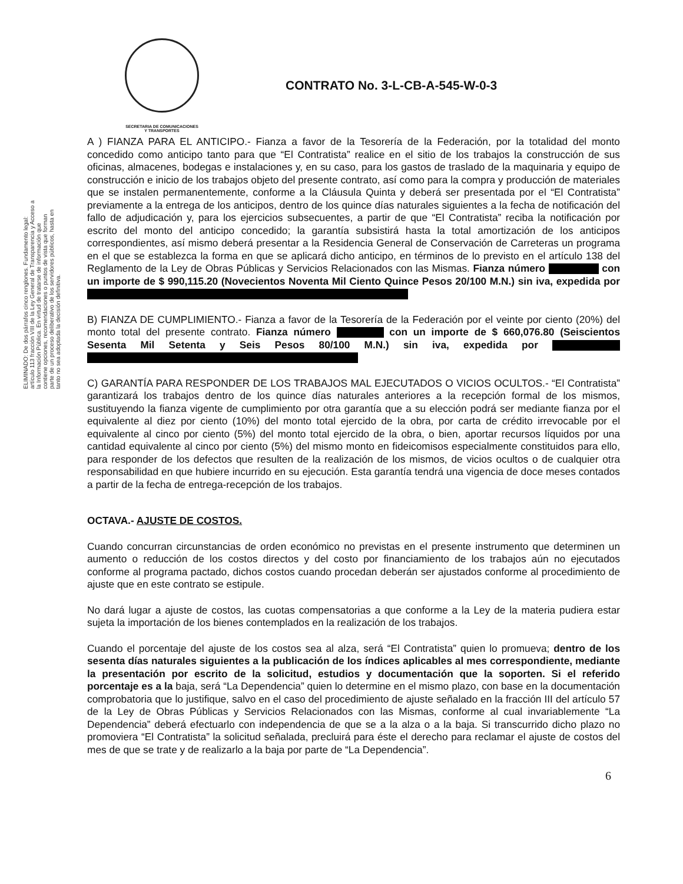SECRETARIA DE COMUNICACIONES
Y TRANSPORTES
CONTRATO No. 3-L-CB-A-545-W-0-3
ELIMINADO: De dos párrafos cinco renglones. Fundamento legal: artículo 113 fracción VIII de la Ley General de Transparencia y Acceso a la Información Pública. En virtud de tratarse de información que contiene opciones, recomendaciones o puntos de vista que forman parte de un proceso deliberativo de los servidores públicos, hasta en tanto no sea adoptada la decisión definitiva.
A ) FIANZA PARA EL ANTICIPO.- Fianza a favor de la Tesorería de la Federación, por la totalidad del monto concedido como anticipo tanto para que “El Contratista” realice en el sitio de los trabajos la construcción de sus oficinas, almacenes, bodegas e instalaciones y, en su caso, para los gastos de traslado de la maquinaria y equipo de construcción e inicio de los trabajos objeto del presente contrato, así como para la compra y producción de materiales que se instalen permanentemente, conforme a la Cláusula Quinta y deberá ser presentada por el “El Contratista” previamente a la entrega de los anticipos, dentro de los quince días naturales siguientes a la fecha de notificación del fallo de adjudicación y, para los ejercicios subsecuentes, a partir de que “El Contratista” reciba la notificación por escrito del monto del anticipo concedido; la garantía subsistirá hasta la total amortización de los anticipos correspondientes, así mismo deberá presentar a la Residencia General de Conservación de Carreteras un programa en el que se establezca la forma en que se aplicará dicho anticipo, en términos de lo previsto en el artículo 138 del Reglamento de la Ley de Obras Públicas y Servicios Relacionados con las Mismas. Fianza número con un importe de $ 990,115.20 (Novecientos Noventa Mil Ciento Quince Pesos 20/100 M.N.) sin iva, expedida por
B) FIANZA DE CUMPLIMIENTO.- Fianza a favor de la Tesorería de la Federación por el veinte por ciento (20%) del monto total del presente contrato. Fianza número con un importe de $ 660,076.80 (Seiscientos Sesenta Mil Setenta y Seis Pesos 80/100 M.N.) sin iva, expedida por
C) GARANTÍA PARA RESPONDER DE LOS TRABAJOS MAL EJECUTADOS O VICIOS OCULTOS.- “El Contratista” garantizará los trabajos dentro de los quince días naturales anteriores a la recepción formal de los mismos, sustituyendo la fianza vigente de cumplimiento por otra garantía que a su elección podrá ser mediante fianza por el equivalente al diez por ciento (10%) del monto total ejercido de la obra, por carta de crédito irrevocable por el equivalente al cinco por ciento (5%) del monto total ejercido de la obra, o bien, aportar recursos líquidos por una cantidad equivalente al cinco por ciento (5%) del mismo monto en fideicomisos especialmente constituidos para ello, para responder de los defectos que resulten de la realización de los mismos, de vicios ocultos o de cualquier otra responsabilidad en que hubiere incurrido en su ejecución. Esta garantía tendrá una vigencia de doce meses contados a partir de la fecha de entrega-recepción de los trabajos.
OCTAVA.- AJUSTE DE COSTOS.
Cuando concurran circunstancias de orden económico no previstas en el presente instrumento que determinen un aumento o reducción de los costos directos y del costo por financiamiento de los trabajos aún no ejecutados conforme al programa pactado, dichos costos cuando procedan deberán ser ajustados conforme al procedimiento de ajuste que en este contrato se estipule.
No dará lugar a ajuste de costos, las cuotas compensatorias a que conforme a la Ley de la materia pudiera estar sujeta la importación de los bienes contemplados en la realización de los trabajos.
Cuando el porcentaje del ajuste de los costos sea al alza, será “El Contratista” quien lo promueva; dentro de los sesenta días naturales siguientes a la publicación de los índices aplicables al mes correspondiente, mediante la presentación por escrito de la solicitud, estudios y documentación que la soporten. Si el referido porcentaje es a la baja, será “La Dependencia” quien lo determine en el mismo plazo, con base en la documentación comprobatoria que lo justifique, salvo en el caso del procedimiento de ajuste señalado en la fracción III del artículo 57 de la Ley de Obras Públicas y Servicios Relacionados con las Mismas, conforme al cual invariablemente “La Dependencia” deberá efectuarlo con independencia de que se a la alza o a la baja. Si transcurrido dicho plazo no promoviera “El Contratista” la solicitud señalada, precluirá para éste el derecho para reclamar el ajuste de costos del mes de que se trate y de realizarlo a la baja por parte de “La Dependencia”.
6